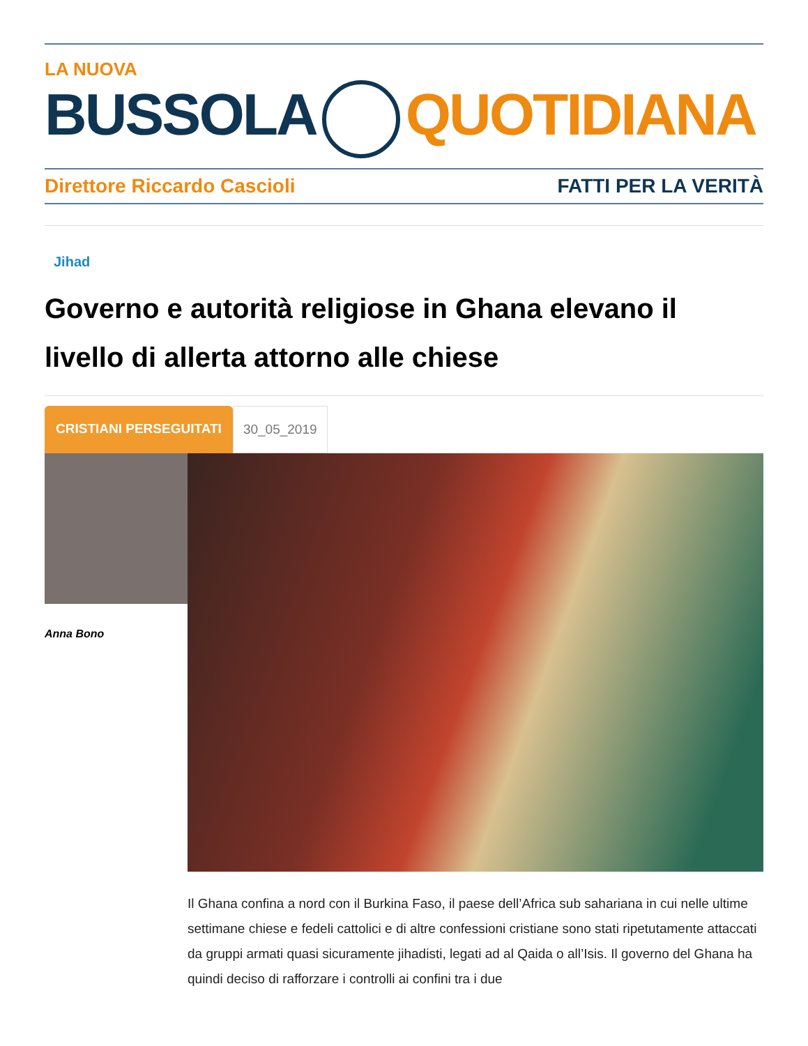LA NUOVA
BUSSOLA QUOTIDIANA
Direttore Riccardo Cascioli FATTI PER LA VERITÀ
Jihad
Governo e autorità religiose in Ghana elevano il livello di allerta attorno alle chiese
CRISTIANI PERSEGUITATI 30_05_2019
Anna Bono
Il Ghana confina a nord con il Burkina Faso, il paese dell’Africa sub sahariana in cui nelle ultime settimane chiese e fedeli cattolici e di altre confessioni cristiane sono stati ripetutamente attaccati da gruppi armati quasi sicuramente jihadisti, legati ad al Qaida o all’Isis. Il governo del Ghana ha quindi deciso di rafforzare i controlli ai confini tra i due